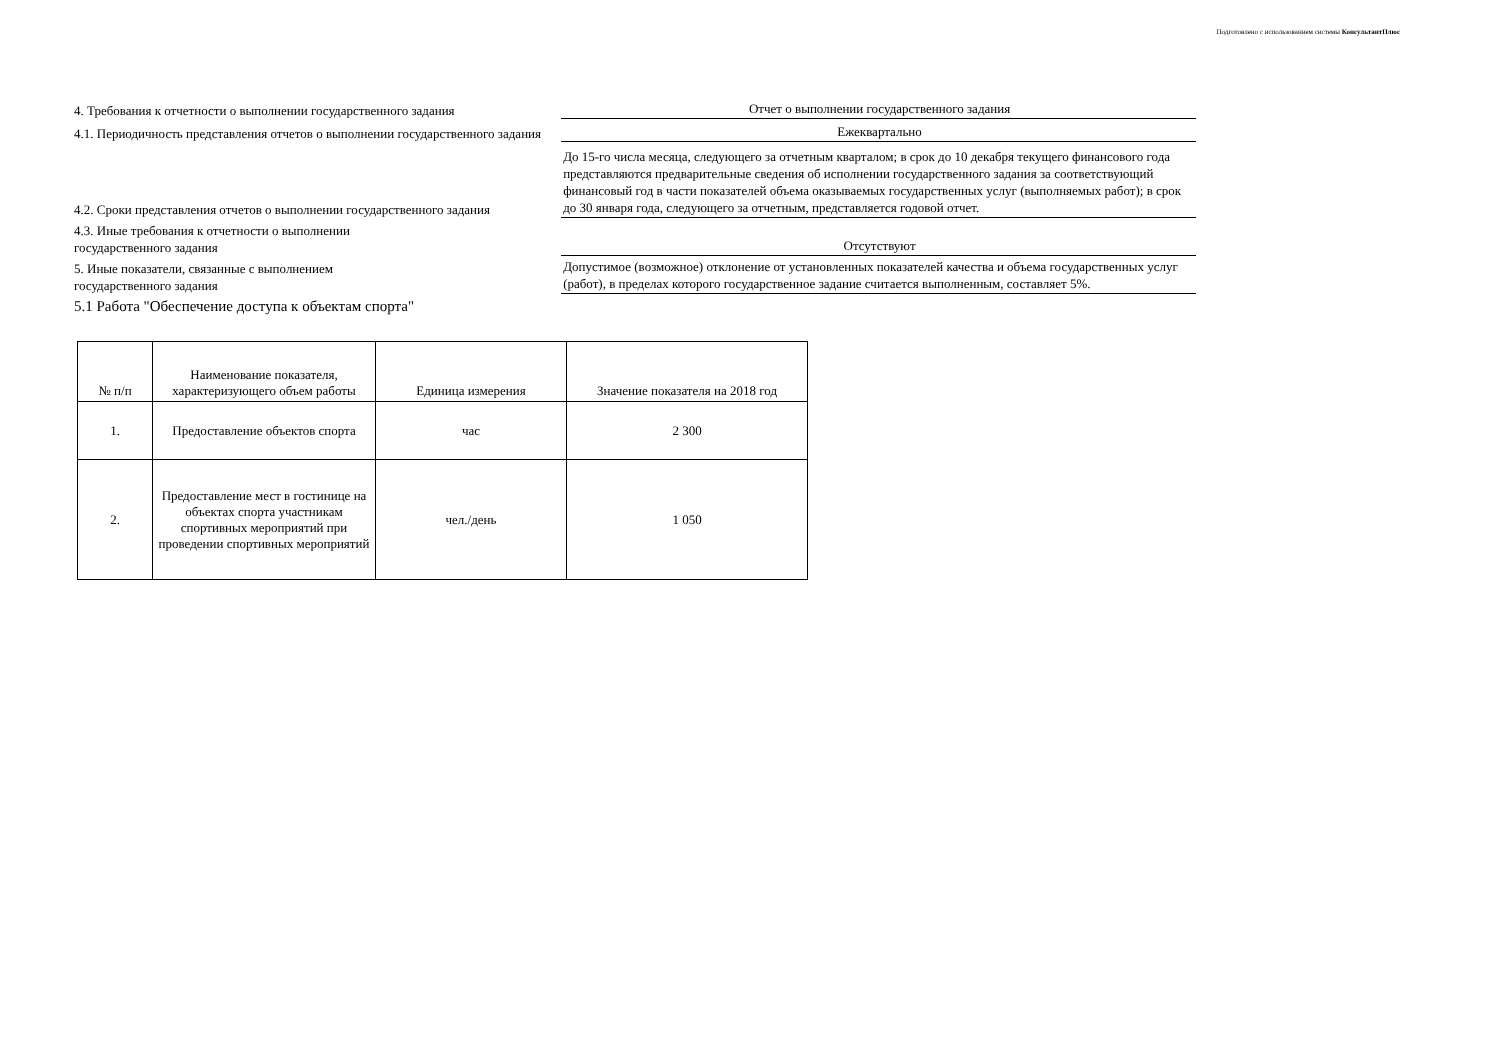Подготовлено с использованием системы КонсультантПлюс
4. Требования к отчетности о выполнении государственного задания
Отчет о выполнении государственного задания
4.1. Периодичность представления отчетов о выполнении государственного задания
Ежеквартально
4.2. Сроки представления отчетов о выполнении государственного задания
До 15-го числа месяца, следующего за отчетным кварталом; в срок до 10 декабря текущего финансового года представляются предварительные сведения об исполнении государственного задания за соответствующий финансовый год в части показателей объема оказываемых государственных услуг (выполняемых работ); в срок до 30 января года, следующего за отчетным, представляется годовой отчет.
4.3. Иные требования к отчетности о выполнении
государственного задания
Отсутствуют
5. Иные показатели, связанные с выполнением
государственного задания
Допустимое (возможное) отклонение от установленных показателей качества и объема государственных услуг (работ), в пределах которого государственное задание считается выполненным, составляет 5%.
5.1 Работа "Обеспечение доступа к объектам спорта"
| № п/п | Наименование показателя, характеризующего объем работы | Единица измерения | Значение показателя на 2018 год |
| --- | --- | --- | --- |
| 1. | Предоставление объектов спорта | час | 2 300 |
| 2. | Предоставление мест в гостинице на объектах спорта участникам спортивных мероприятий при проведении спортивных мероприятий | чел./день | 1 050 |